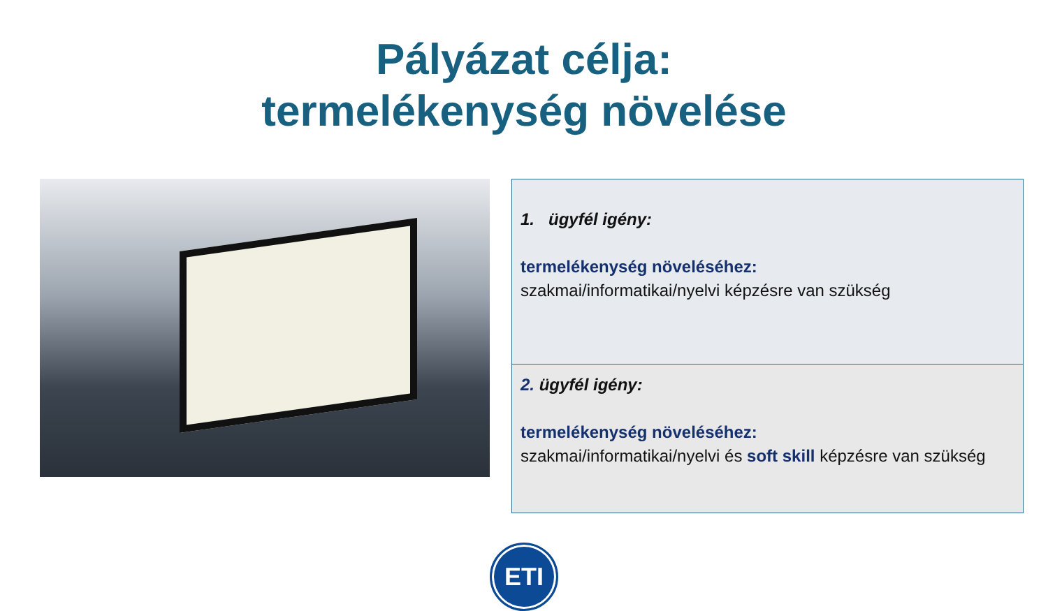Pályázat célja:
termelékenység növelése
1. ügyfél igény:
termelékenység növeléséhez:
szakmai/informatikai/nyelvi képzésre van szükség
2. ügyfél igény:
termelékenység növeléséhez:
szakmai/informatikai/nyelvi és soft skill képzésre van szükség
ETI